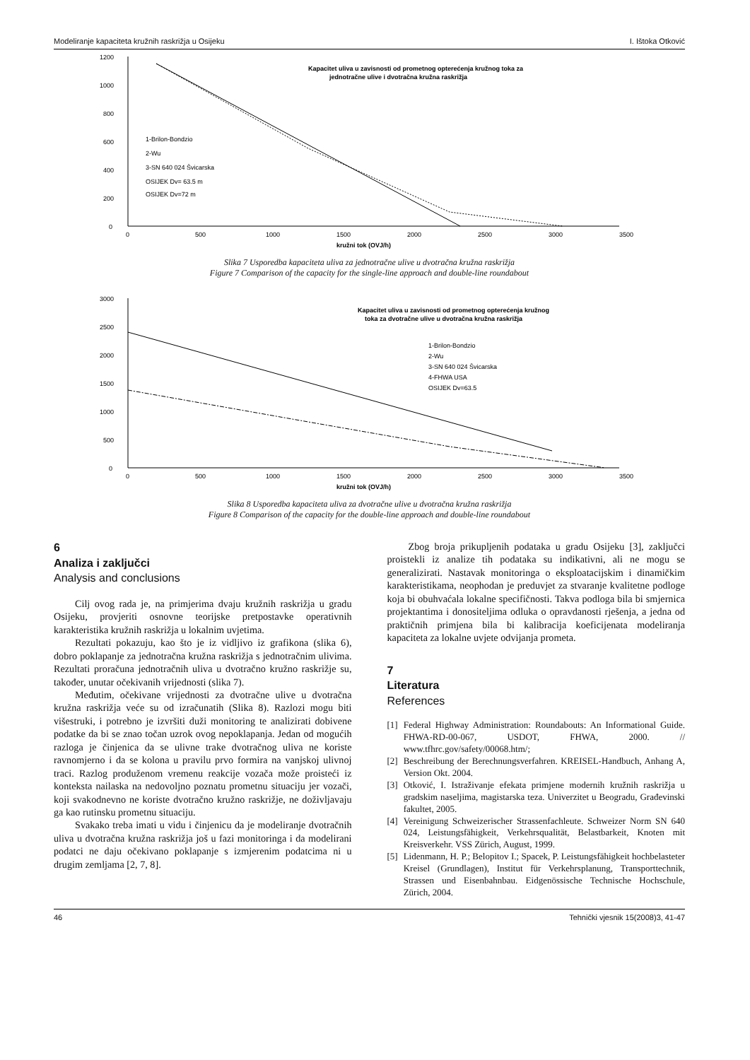Modeliranje kapaciteta kružnih raskrižja u Osijeku I. Ištoka Otković
1200
1000
800
600
400
200
0
0
500
1000
1500
2000
2500
3000
3500
kružni tok (OVJ/h)
Kapacitet uliva u zavisnosti od prometnog opterećenja kružnog toka za
jednotračne ulive i dvotračna kružna raskrižja
1-Brilon-Bondzio
2-Wu
3-SN 640 024 Švicarska
OSIJEK Dv= 63.5 m
OSIJEK Dv=72 m
Slika 7 Usporedba kapaciteta uliva za jednotračne ulive u dvotračna kružna raskrižja
Figure 7 Comparison of the capacity for the single-line approach and double-line roundabout
3000
2500
2000
1500
1000
500
0
0
500
1000
1500
2000
2500
3000
3500
kružni tok (OVJ/h)
Kapacitet uliva u zavisnosti od prometnog opterećenja kružnog
toka za dvotračne ulive u dvotračna kružna raskrižja
1-Brilon-Bondzio
2-Wu
3-SN 640 024 Švicarska
4-FHWA USA
OSIJEK Dv=63.5
Slika 8 Usporedba kapaciteta uliva za dvotračne ulive u dvotračna kružna raskrižja
Figure 8 Comparison of the capacity for the double-line approach and double-line roundabout
6
Analiza i zaključci
Analysis and conclusions
Cilj ovog rada je, na primjerima dvaju kružnih raskrižja u gradu Osijeku, provjeriti osnovne teorijske pretpostavke operativnih karakteristika kružnih raskrižja u lokalnim uvjetima.
Rezultati pokazuju, kao što je iz vidljivo iz grafikona (slika 6), dobro poklapanje za jednotračna kružna raskrižja s jednotračnim ulivima. Rezultati proračuna jednotračnih uliva u dvotračno kružno raskrižje su, također, unutar očekivanih vrijednosti (slika 7).
Međutim, očekivane vrijednosti za dvotračne ulive u dvotračna kružna raskrižja veće su od izračunatih (Slika 8). Razlozi mogu biti višestruki, i potrebno je izvršiti duži monitoring te analizirati dobivene podatke da bi se znao točan uzrok ovog nepoklapanja. Jedan od mogućih razloga je činjenica da se ulivne trake dvotračnog uliva ne koriste ravnomjerno i da se kolona u pravilu prvo formira na vanjskoj ulivnoj traci. Razlog produženom vremenu reakcije vozača može proisteći iz konteksta nailaska na nedovoljno poznatu prometnu situaciju jer vozači, koji svakodnevno ne koriste dvotračno kružno raskrižje, ne doživljavaju ga kao rutinsku prometnu situaciju.
Svakako treba imati u vidu i činjenicu da je modeliranje dvotračnih uliva u dvotračna kružna raskrižja još u fazi monitoringa i da modelirani podatci ne daju očekivano poklapanje s izmjerenim podatcima ni u drugim zemljama [2, 7, 8].
Zbog broja prikupljenih podataka u gradu Osijeku [3], zaključci proistekli iz analize tih podataka su indikativni, ali ne mogu se generalizirati. Nastavak monitoringa o eksploatacijskim i dinamičkim karakteristikama, neophodan je preduvjet za stvaranje kvalitetne podloge koja bi obuhvaćala lokalne specifičnosti. Takva podloga bila bi smjernica projektantima i donositeljima odluka o opravdanosti rješenja, a jedna od praktičnih primjena bila bi kalibracija koeficijenata modeliranja kapaciteta za lokalne uvjete odvijanja prometa.
7
Literatura
References
[1] Federal Highway Administration: Roundabouts: An Informational Guide. FHWA-RD-00-067, USDOT, FHWA, 2000. // www.tfhrc.gov/safety/00068.htm/;
[2] Beschreibung der Berechnungsverfahren. KREISEL-Handbuch, Anhang A, Version Okt. 2004.
[3] Otković, I. Istraživanje efekata primjene modernih kružnih raskrižja u gradskim naseljima, magistarska teza. Univerzitet u Beogradu, Građevinski fakultet, 2005.
[4] Vereinigung Schweizerischer Strassenfachleute. Schweizer Norm SN 640 024, Leistungsfähigkeit, Verkehrsqualität, Belastbarkeit, Knoten mit Kreisverkehr. VSS Zürich, August, 1999.
[5] Lidenmann, H. P.; Belopitov I.; Spacek, P. Leistungsfähigkeit hochbelasteter Kreisel (Grundlagen), Institut für Verkehrsplanung, Transporttechnik, Strassen und Eisenbahnbau. Eidgenössische Technische Hochschule, Zürich, 2004.
46 Tehnički vjesnik 15(2008)3, 41-47